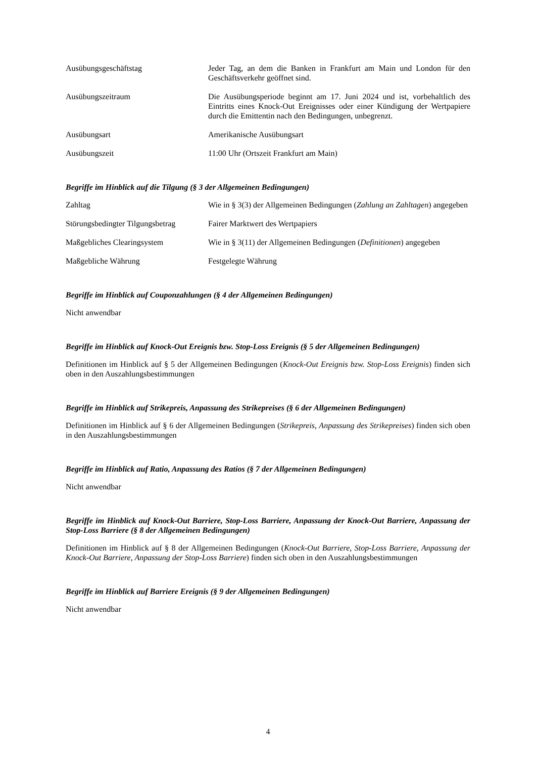| Ausübungsgeschäftstag | Jeder Tag, an dem die Banken in Frankfurt am Main und London für den Geschäftsverkehr geöffnet sind. |
| Ausübungszeitraum | Die Ausübungsperiode beginnt am 17. Juni 2024 und ist, vorbehaltlich des Eintritts eines Knock-Out Ereignisses oder einer Kündigung der Wertpapiere durch die Emittentin nach den Bedingungen, unbegrenzt. |
| Ausübungsart | Amerikanische Ausübungsart |
| Ausübungszeit | 11:00 Uhr (Ortszeit Frankfurt am Main) |
Begriffe im Hinblick auf die Tilgung (§ 3 der Allgemeinen Bedingungen)
| Zahltag | Wie in § 3(3) der Allgemeinen Bedingungen ( Zahlung an Zahltagen ) angegeben |
| Störungsbedingter Tilgungsbetrag | Fairer Marktwert des Wertpapiers |
| Maßgebliches Clearingsystem | Wie in § 3(11) der Allgemeinen Bedingungen ( Definitionen ) angegeben |
| Maßgebliche Währung | Festgelegte Währung |
Begriffe im Hinblick auf Couponzahlungen (§ 4 der Allgemeinen Bedingungen)
Nicht anwendbar
Begriffe im Hinblick auf Knock-Out Ereignis bzw. Stop-Loss Ereignis (§ 5 der Allgemeinen Bedingungen)
Definitionen im Hinblick auf § 5 der Allgemeinen Bedingungen (Knock-Out Ereignis bzw. Stop-Loss Ereignis) finden sich oben in den Auszahlungsbestimmungen
Begriffe im Hinblick auf Strikepreis, Anpassung des Strikepreises (§ 6 der Allgemeinen Bedingungen)
Definitionen im Hinblick auf § 6 der Allgemeinen Bedingungen (Strikepreis, Anpassung des Strikepreises) finden sich oben in den Auszahlungsbestimmungen
Begriffe im Hinblick auf Ratio, Anpassung des Ratios (§ 7 der Allgemeinen Bedingungen)
Nicht anwendbar
Begriffe im Hinblick auf Knock-Out Barriere, Stop-Loss Barriere, Anpassung der Knock-Out Barriere, Anpassung der Stop-Loss Barriere (§ 8 der Allgemeinen Bedingungen)
Definitionen im Hinblick auf § 8 der Allgemeinen Bedingungen (Knock-Out Barriere, Stop-Loss Barriere, Anpassung der Knock-Out Barriere, Anpassung der Stop-Loss Barriere) finden sich oben in den Auszahlungsbestimmungen
Begriffe im Hinblick auf Barriere Ereignis (§ 9 der Allgemeinen Bedingungen)
Nicht anwendbar
4